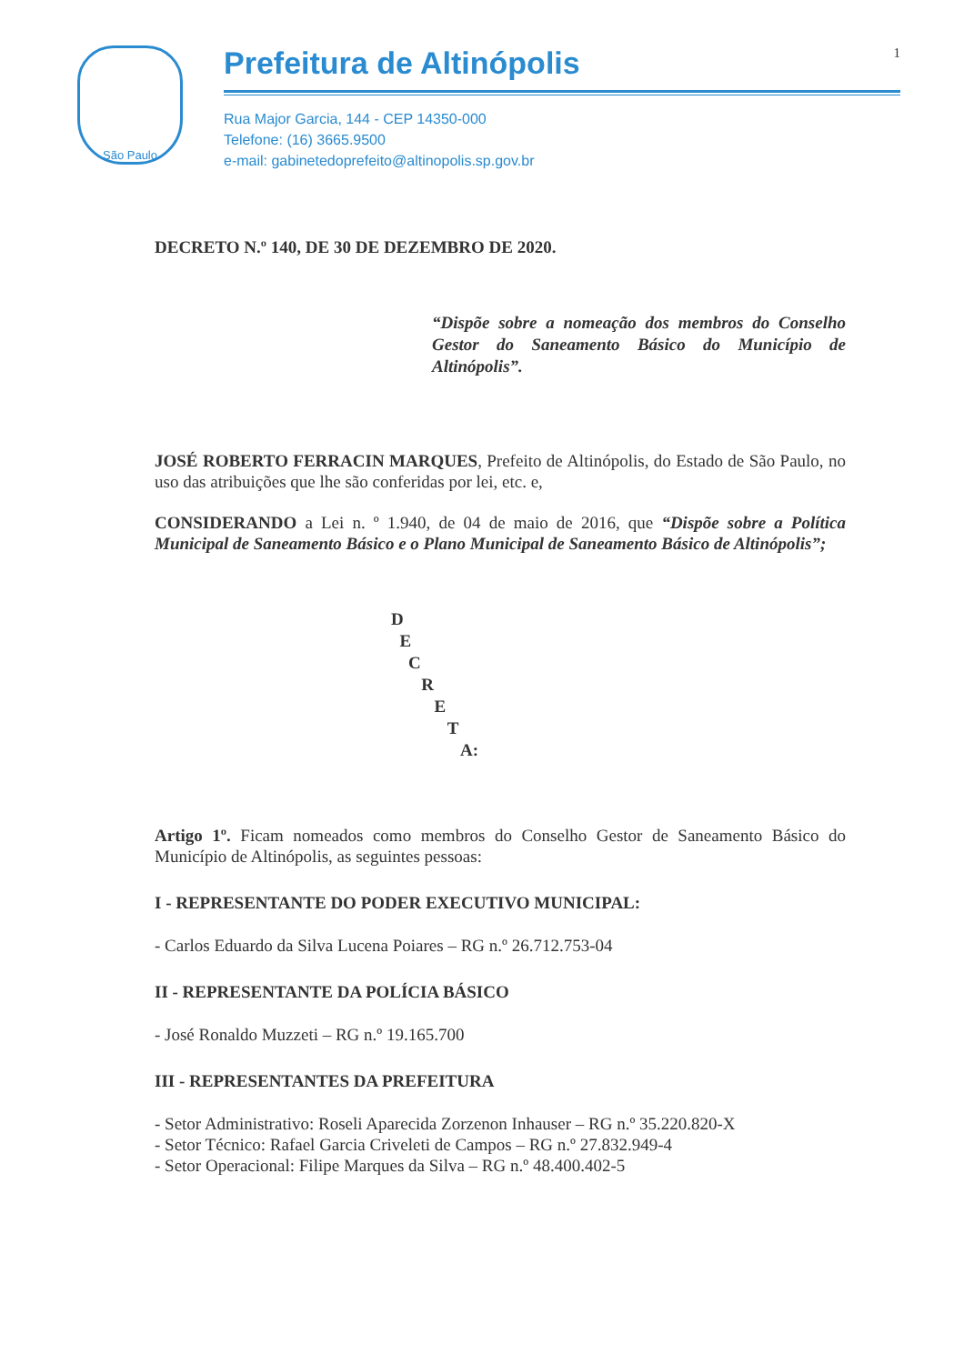São Paulo
Prefeitura de Altinópolis 1
Rua Major Garcia, 144 - CEP 14350-000
Telefone: (16) 3665.9500
e-mail: gabinetedoprefeito@altinopolis.sp.gov.br
DECRETO N.º 140, DE 30 DE DEZEMBRO DE 2020.
“Dispõe sobre a nomeação dos membros do Conselho Gestor do Saneamento Básico do Município de Altinópolis”.
JOSÉ ROBERTO FERRACIN MARQUES, Prefeito de Altinópolis, do Estado de São Paulo, no uso das atribuições que lhe são conferidas por lei, etc. e,
CONSIDERANDO a Lei n. º 1.940, de 04 de maio de 2016, que “Dispõe sobre a Política Municipal de Saneamento Básico e o Plano Municipal de Saneamento Básico de Altinópolis”;
D
E
C
R
E
T
A:
Artigo 1º. Ficam nomeados como membros do Conselho Gestor de Saneamento Básico do Município de Altinópolis, as seguintes pessoas:
I - REPRESENTANTE DO PODER EXECUTIVO MUNICIPAL:
- Carlos Eduardo da Silva Lucena Poiares – RG n.º 26.712.753-04
II - REPRESENTANTE DA POLÍCIA BÁSICO
- José Ronaldo Muzzeti – RG n.º 19.165.700
III - REPRESENTANTES DA PREFEITURA
- Setor Administrativo: Roseli Aparecida Zorzenon Inhauser – RG n.º 35.220.820-X
- Setor Técnico: Rafael Garcia Criveleti de Campos – RG n.º 27.832.949-4
- Setor Operacional: Filipe Marques da Silva – RG n.º 48.400.402-5